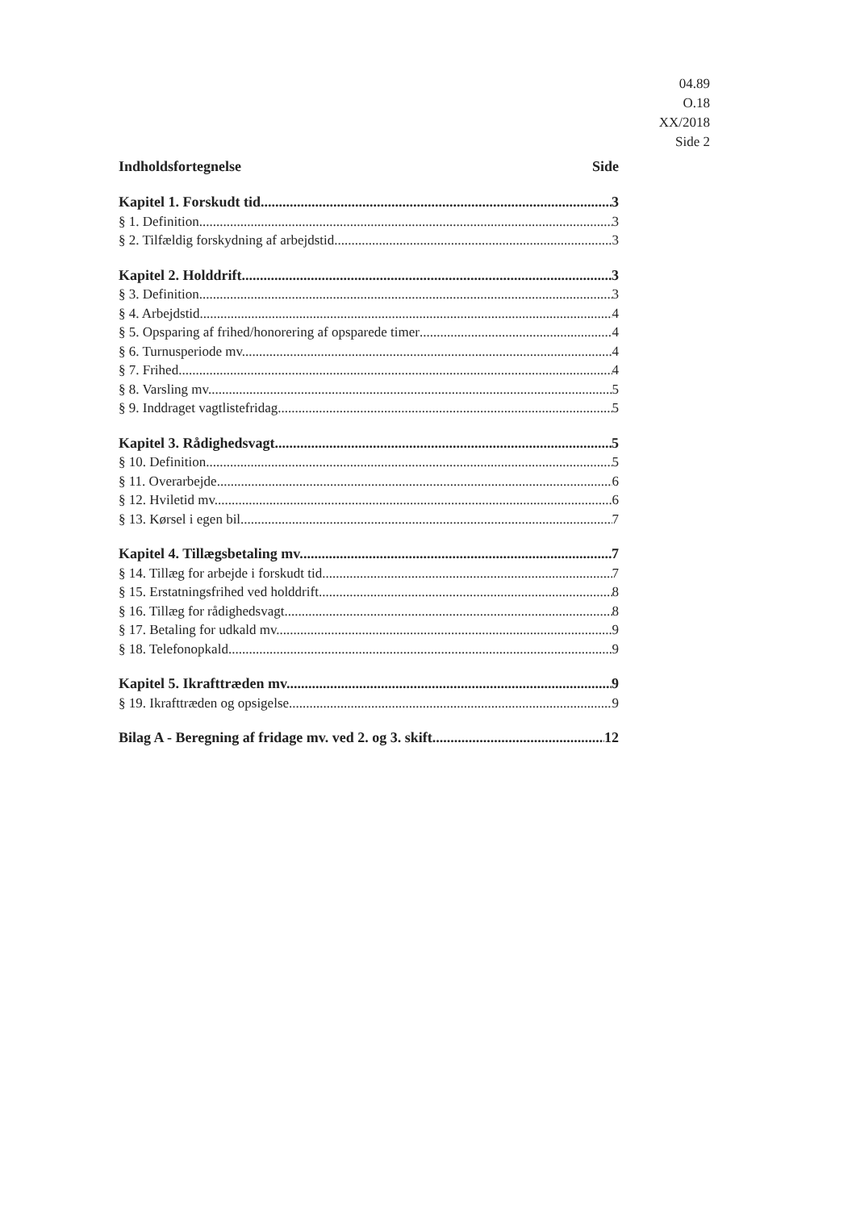04.89
O.18
XX/2018
Side 2
Indholdsfortegnelse Side
Kapitel 1. Forskudt tid 3
§ 1. Definition 3
§ 2. Tilfældig forskydning af arbejdstid 3
Kapitel 2. Holddrift 3
§ 3. Definition 3
§ 4. Arbejdstid 4
§ 5. Opsparing af frihed/honorering af opsparede timer 4
§ 6. Turnusperiode mv. 4
§ 7. Frihed 4
§ 8. Varsling mv. 5
§ 9. Inddraget vagtlistefridag 5
Kapitel 3. Rådighedsvagt 5
§ 10. Definition 5
§ 11. Overarbejde 6
§ 12. Hviletid mv. 6
§ 13. Kørsel i egen bil 7
Kapitel 4. Tillægsbetaling mv. 7
§ 14. Tillæg for arbejde i forskudt tid 7
§ 15. Erstatningsfrihed ved holddrift 8
§ 16. Tillæg for rådighedsvagt 8
§ 17. Betaling for udkald mv. 9
§ 18. Telefonopkald 9
Kapitel 5. Ikrafttræden mv. 9
§ 19. Ikrafttræden og opsigelse 9
Bilag A - Beregning af fridage mv. ved 2. og 3. skift 12